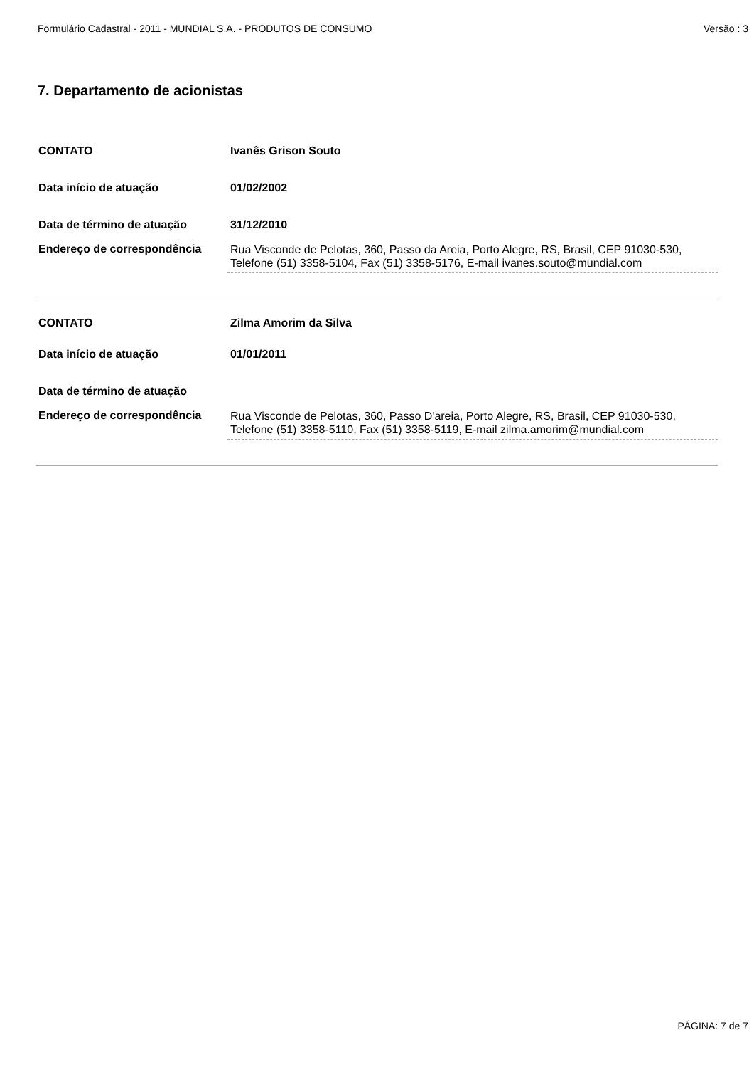Formulário Cadastral - 2011 - MUNDIAL S.A. - PRODUTOS DE CONSUMO Versão : 3
7. Departamento de acionistas
| CONTATO | Ivanês Grison Souto |
| Data início de atuação | 01/02/2002 |
| Data de término de atuação | 31/12/2010 |
| Endereço de correspondência | Rua Visconde de Pelotas, 360, Passo da Areia, Porto Alegre, RS, Brasil, CEP 91030-530, Telefone (51) 3358-5104, Fax (51) 3358-5176, E-mail ivanes.souto@mundial.com |
| CONTATO | Zilma Amorim da Silva |
| Data início de atuação | 01/01/2011 |
| Data de término de atuação | |
| Endereço de correspondência | Rua Visconde de Pelotas, 360, Passo D'areia, Porto Alegre, RS, Brasil, CEP 91030-530, Telefone (51) 3358-5110, Fax (51) 3358-5119, E-mail zilma.amorim@mundial.com |
PÁGINA: 7 de 7